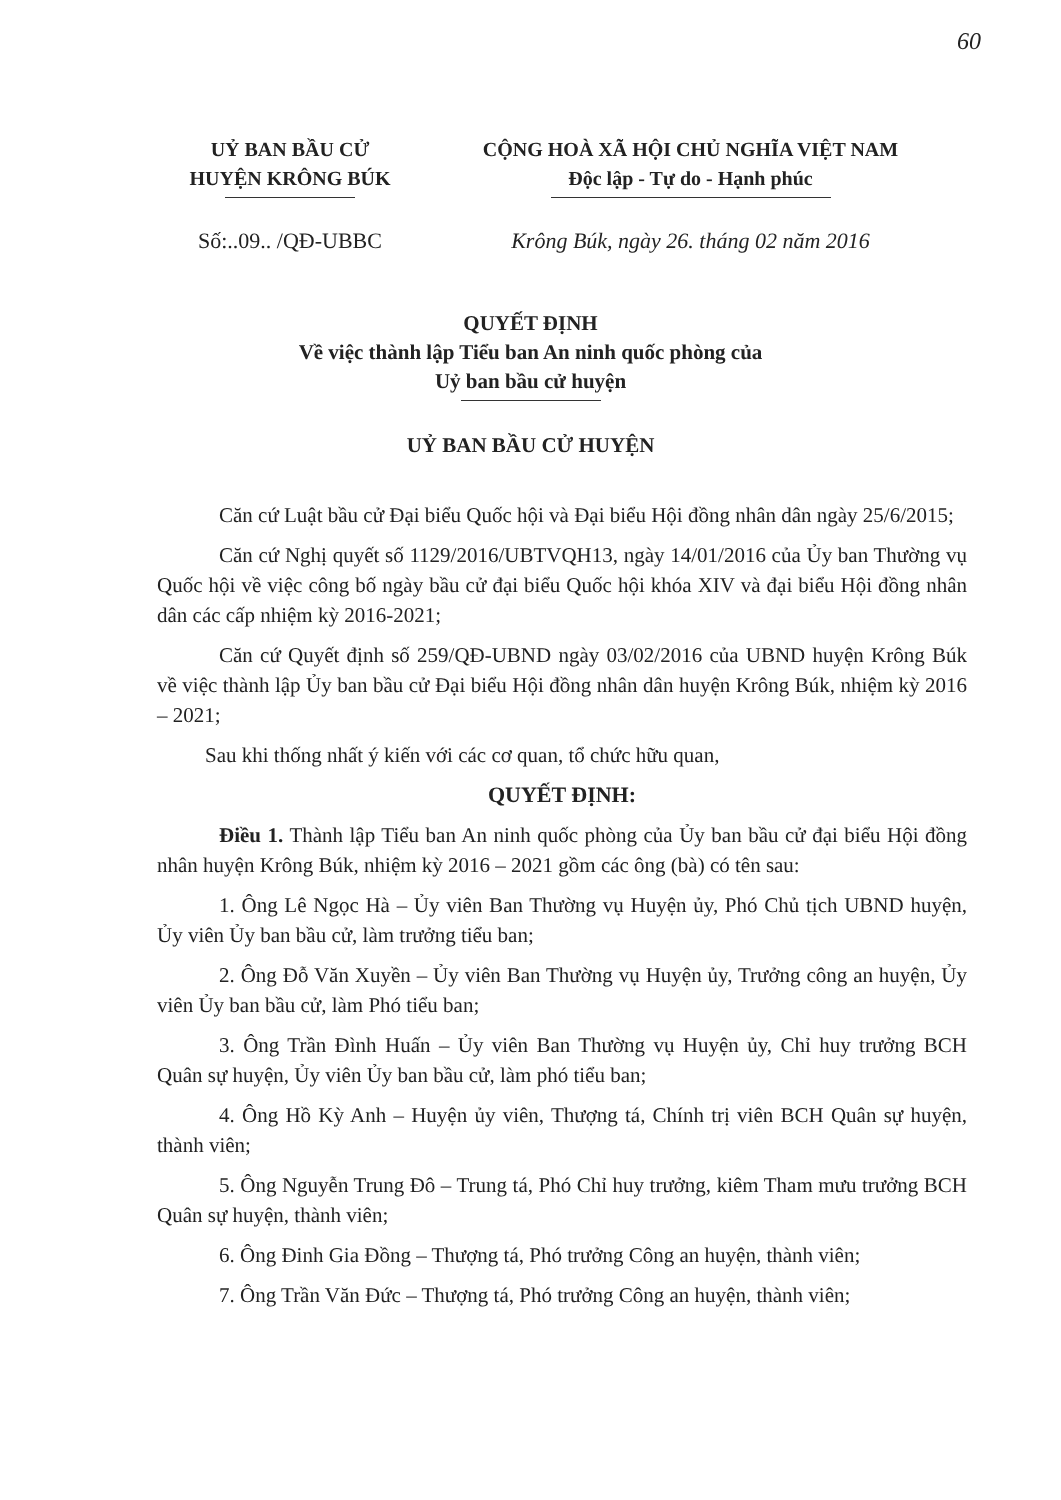60
UỶ BAN BẦU CỬ
HUYỆN KRÔNG BÚK
CỘNG HOÀ XÃ HỘI CHỦ NGHĨA VIỆT NAM
Độc lập - Tự do - Hạnh phúc
Số:..09.. /QĐ-UBBC Krông Búk, ngày 26. tháng 02 năm 2016
QUYẾT ĐỊNH
Về việc thành lập Tiểu ban An ninh quốc phòng của
Uỷ ban bầu cử huyện
UỶ BAN BẦU CỬ HUYỆN
Căn cứ Luật bầu cử Đại biểu Quốc hội và Đại biểu Hội đồng nhân dân ngày 25/6/2015;
Căn cứ Nghị quyết số 1129/2016/UBTVQH13, ngày 14/01/2016 của Ủy ban Thường vụ Quốc hội về việc công bố ngày bầu cử đại biểu Quốc hội khóa XIV và đại biểu Hội đồng nhân dân các cấp nhiệm kỳ 2016-2021;
Căn cứ Quyết định số 259/QĐ-UBND ngày 03/02/2016 của UBND huyện Krông Búk về việc thành lập Ủy ban bầu cử Đại biểu Hội đồng nhân dân huyện Krông Búk, nhiệm kỳ 2016 – 2021;
Sau khi thống nhất ý kiến với các cơ quan, tổ chức hữu quan,
QUYẾT ĐỊNH:
Điều 1. Thành lập Tiểu ban An ninh quốc phòng của Ủy ban bầu cử đại biểu Hội đồng nhân huyện Krông Búk, nhiệm kỳ 2016 – 2021 gồm các ông (bà) có tên sau:
1. Ông Lê Ngọc Hà – Ủy viên Ban Thường vụ Huyện ủy, Phó Chủ tịch UBND huyện, Ủy viên Ủy ban bầu cử, làm trưởng tiểu ban;
2. Ông Đỗ Văn Xuyền – Ủy viên Ban Thường vụ Huyện ủy, Trưởng công an huyện, Ủy viên Ủy ban bầu cử, làm Phó tiểu ban;
3. Ông Trần Đình Huấn – Ủy viên Ban Thường vụ Huyện ủy, Chỉ huy trưởng BCH Quân sự huyện, Ủy viên Ủy ban bầu cử, làm phó tiểu ban;
4. Ông Hồ Kỳ Anh – Huyện ủy viên, Thượng tá, Chính trị viên BCH Quân sự huyện, thành viên;
5. Ông Nguyễn Trung Đô – Trung tá, Phó Chỉ huy trưởng, kiêm Tham mưu trưởng BCH Quân sự huyện, thành viên;
6. Ông Đinh Gia Đồng – Thượng tá, Phó trưởng Công an huyện, thành viên;
7. Ông Trần Văn Đức – Thượng tá, Phó trưởng Công an huyện, thành viên;